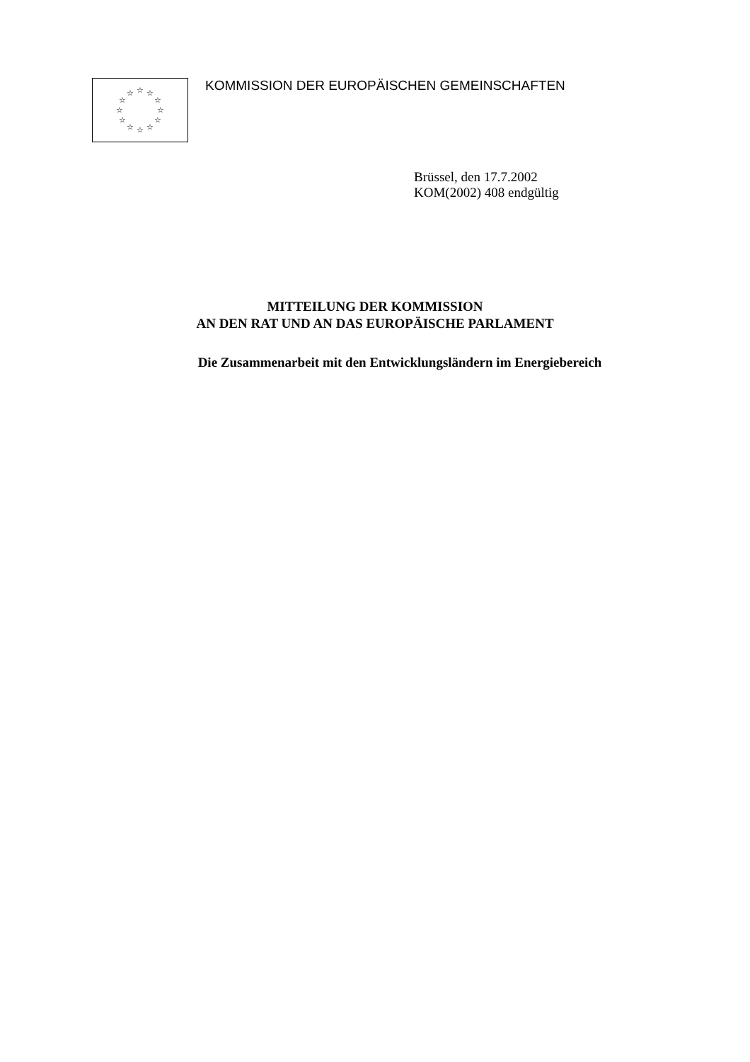☆
☆
☆
☆
☆
☆
☆
☆
☆
☆
☆
☆
KOMMISSION DER EUROPÄISCHEN GEMEINSCHAFTEN
Brüssel, den 17.7.2002
KOM(2002) 408 endgültig
MITTEILUNG DER KOMMISSION
AN DEN RAT UND AN DAS EUROPÄISCHE PARLAMENT
Die Zusammenarbeit mit den Entwicklungsländern im Energiebereich